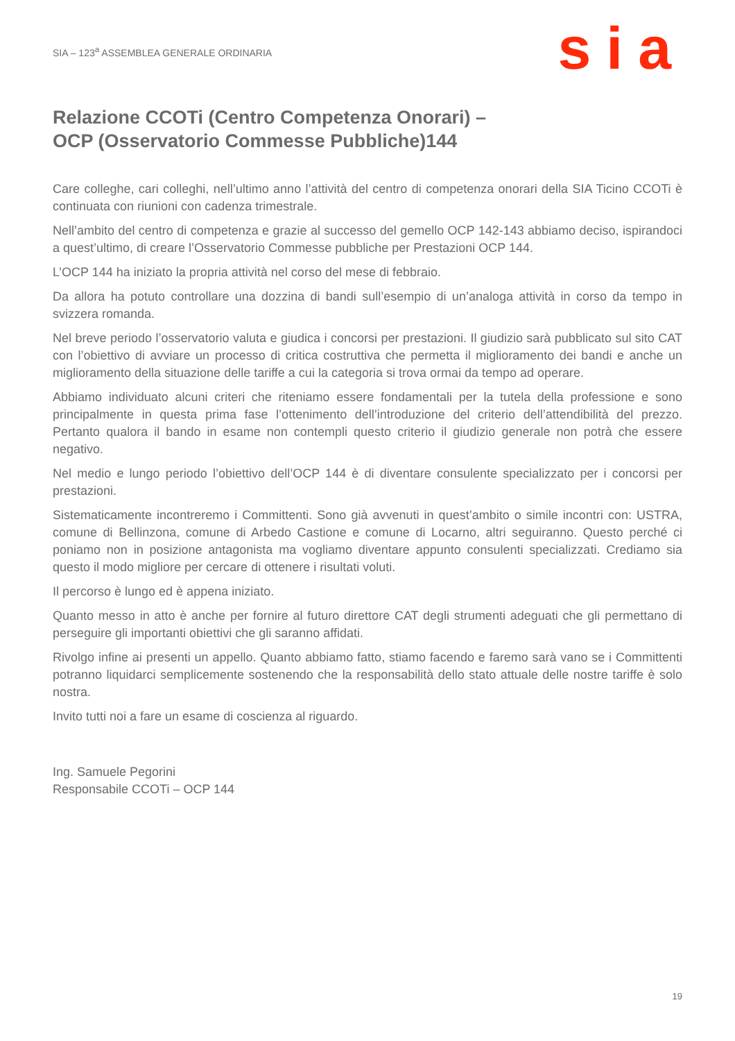SIA – 123<sup>a</sup> ASSEMBLEA GENERALE ORDINARIA
sia
Relazione CCOTi (Centro Competenza Onorari) –
OCP (Osservatorio Commesse Pubbliche)144
Care colleghe, cari colleghi, nell’ultimo anno l’attività del centro di competenza onorari della SIA Ticino CCOTi è continuata con riunioni con cadenza trimestrale.
Nell’ambito del centro di competenza e grazie al successo del gemello OCP 142-143 abbiamo deciso, ispirandoci a quest’ultimo, di creare l’Osservatorio Commesse pubbliche per Prestazioni OCP 144.
L’OCP 144 ha iniziato la propria attività nel corso del mese di febbraio.
Da allora ha potuto controllare una dozzina di bandi sull’esempio di un’analoga attività in corso da tempo in svizzera romanda.
Nel breve periodo l’osservatorio valuta e giudica i concorsi per prestazioni. Il giudizio sarà pubblicato sul sito CAT con l’obiettivo di avviare un processo di critica costruttiva che permetta il miglioramento dei bandi e anche un miglioramento della situazione delle tariffe a cui la categoria si trova ormai da tempo ad operare.
Abbiamo individuato alcuni criteri che riteniamo essere fondamentali per la tutela della professione e sono principalmente in questa prima fase l’ottenimento dell’introduzione del criterio dell’attendibilità del prezzo. Pertanto qualora il bando in esame non contempli questo criterio il giudizio generale non potrà che essere negativo.
Nel medio e lungo periodo l’obiettivo dell’OCP 144 è di diventare consulente specializzato per i concorsi per prestazioni.
Sistematicamente incontreremo i Committenti. Sono già avvenuti in quest’ambito o simile incontri con: USTRA, comune di Bellinzona, comune di Arbedo Castione e comune di Locarno, altri seguiranno. Questo perché ci poniamo non in posizione antagonista ma vogliamo diventare appunto consulenti specializzati. Crediamo sia questo il modo migliore per cercare di ottenere i risultati voluti.
Il percorso è lungo ed è appena iniziato.
Quanto messo in atto è anche per fornire al futuro direttore CAT degli strumenti adeguati che gli permettano di perseguire gli importanti obiettivi che gli saranno affidati.
Rivolgo infine ai presenti un appello. Quanto abbiamo fatto, stiamo facendo e faremo sarà vano se i Committenti potranno liquidarci semplicemente sostenendo che la responsabilità dello stato attuale delle nostre tariffe è solo nostra.
Invito tutti noi a fare un esame di coscienza al riguardo.
Ing. Samuele Pegorini
Responsabile CCOTi – OCP 144
19